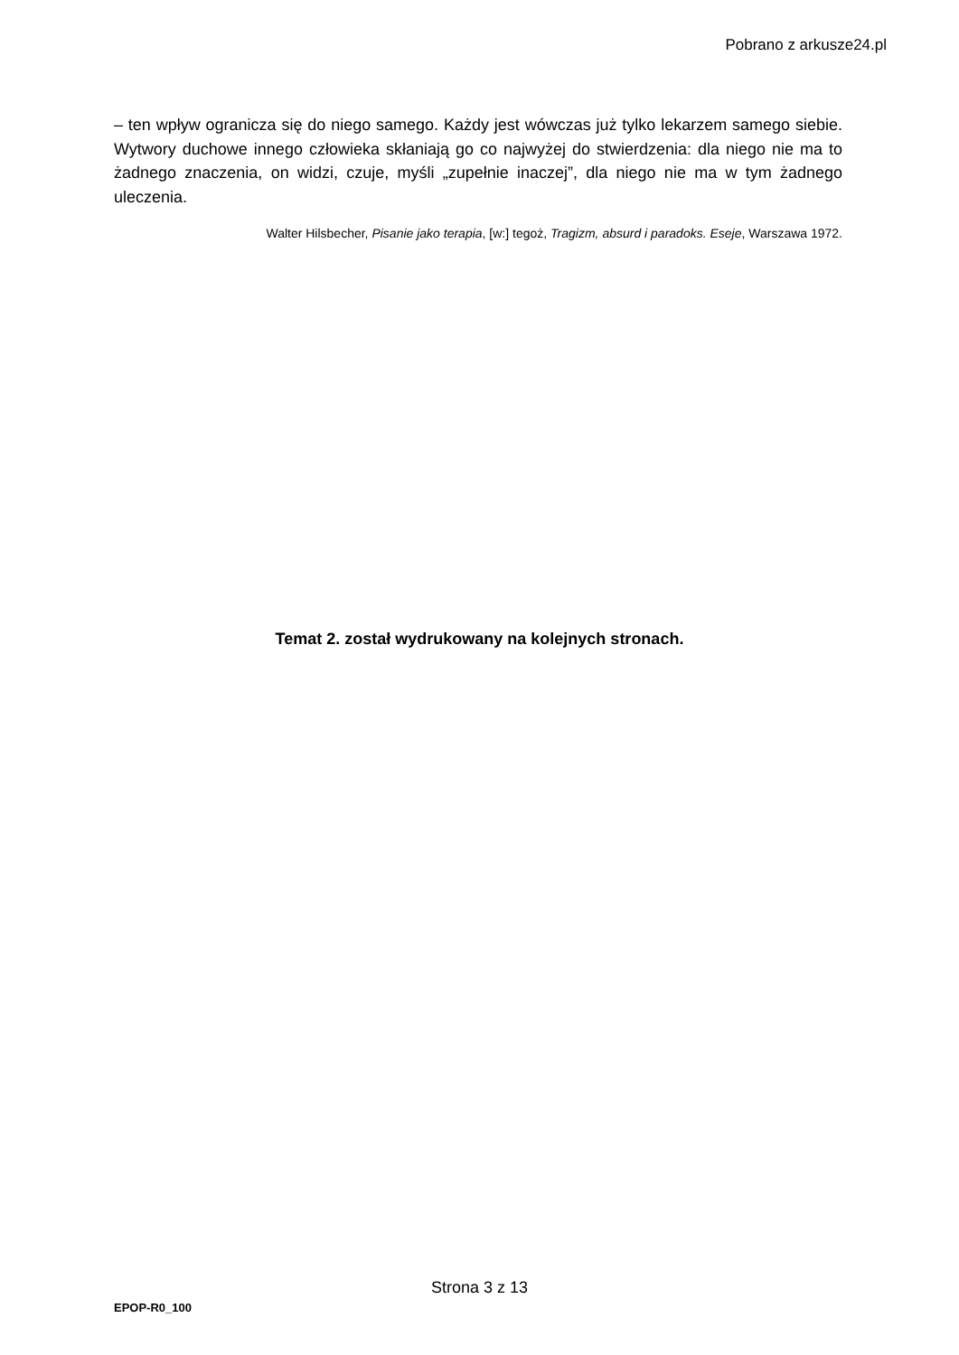Pobrano z arkusze24.pl
– ten wpływ ogranicza się do niego samego. Każdy jest wówczas już tylko lekarzem samego siebie. Wytwory duchowe innego człowieka skłaniają go co najwyżej do stwierdzenia: dla niego nie ma to żadnego znaczenia, on widzi, czuje, myśli „zupełnie inaczej”, dla niego nie ma w tym żadnego uleczenia.
Walter Hilsbecher, Pisanie jako terapia, [w:] tegoż, Tragizm, absurd i paradoks. Eseje, Warszawa 1972.
Temat 2. został wydrukowany na kolejnych stronach.
Strona 3 z 13
EPOP-R0_100